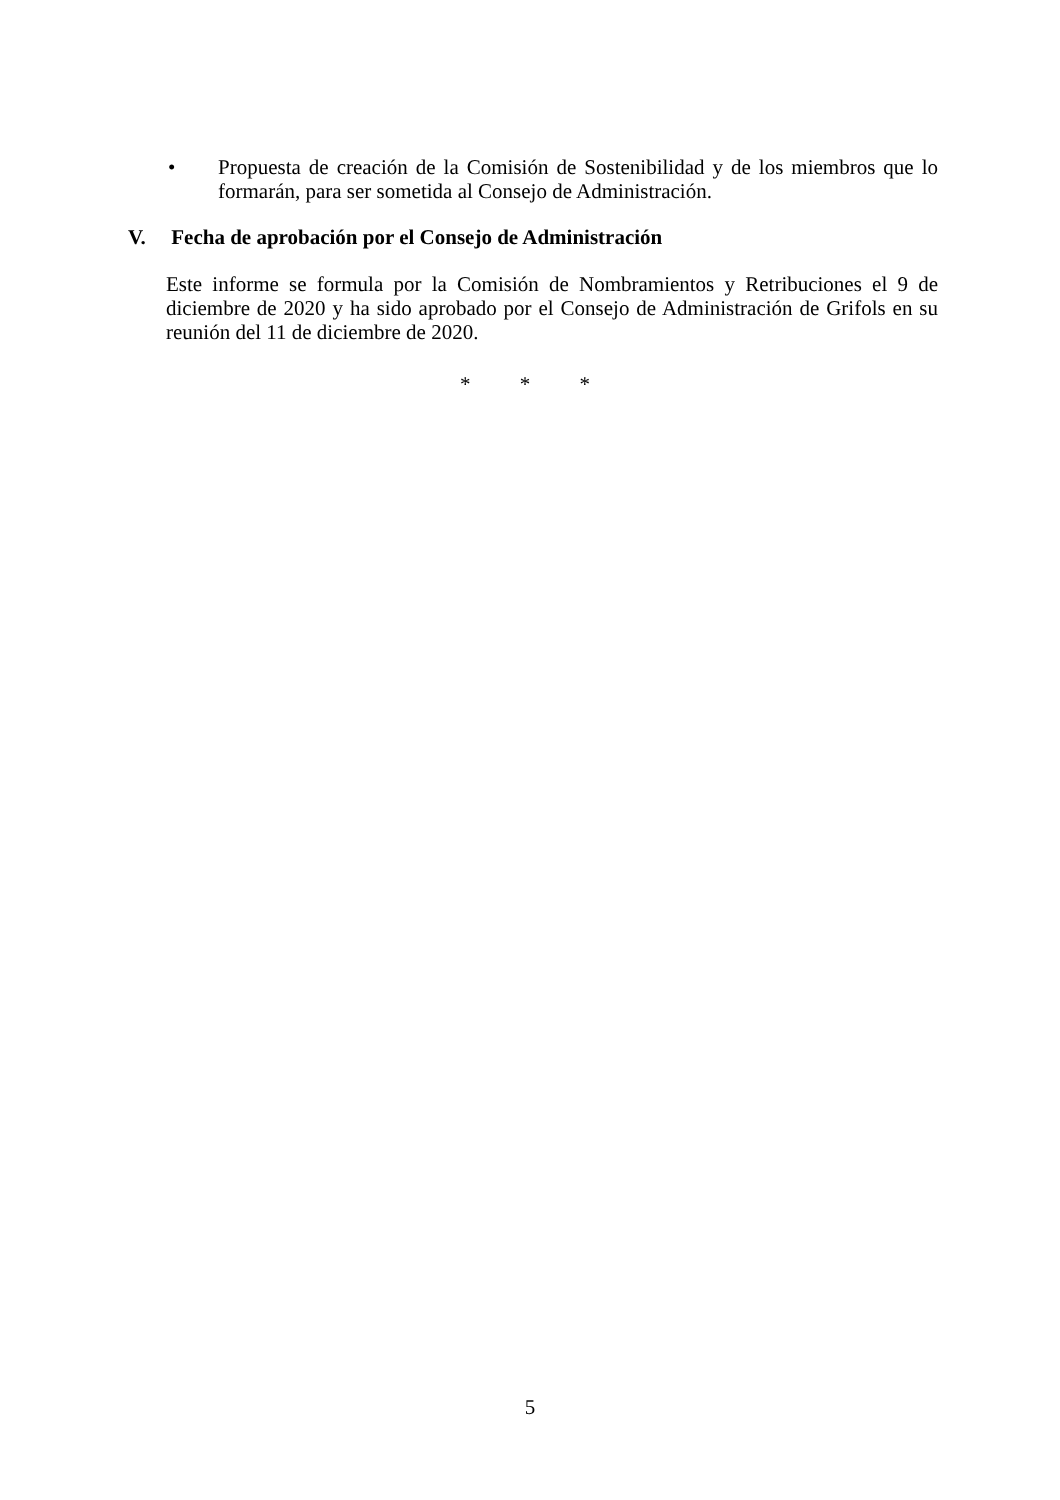• Propuesta de creación de la Comisión de Sostenibilidad y de los miembros que lo formarán, para ser sometida al Consejo de Administración.
V. Fecha de aprobación por el Consejo de Administración
Este informe se formula por la Comisión de Nombramientos y Retribuciones el 9 de diciembre de 2020 y ha sido aprobado por el Consejo de Administración de Grifols en su reunión del 11 de diciembre de 2020.
* * *
5